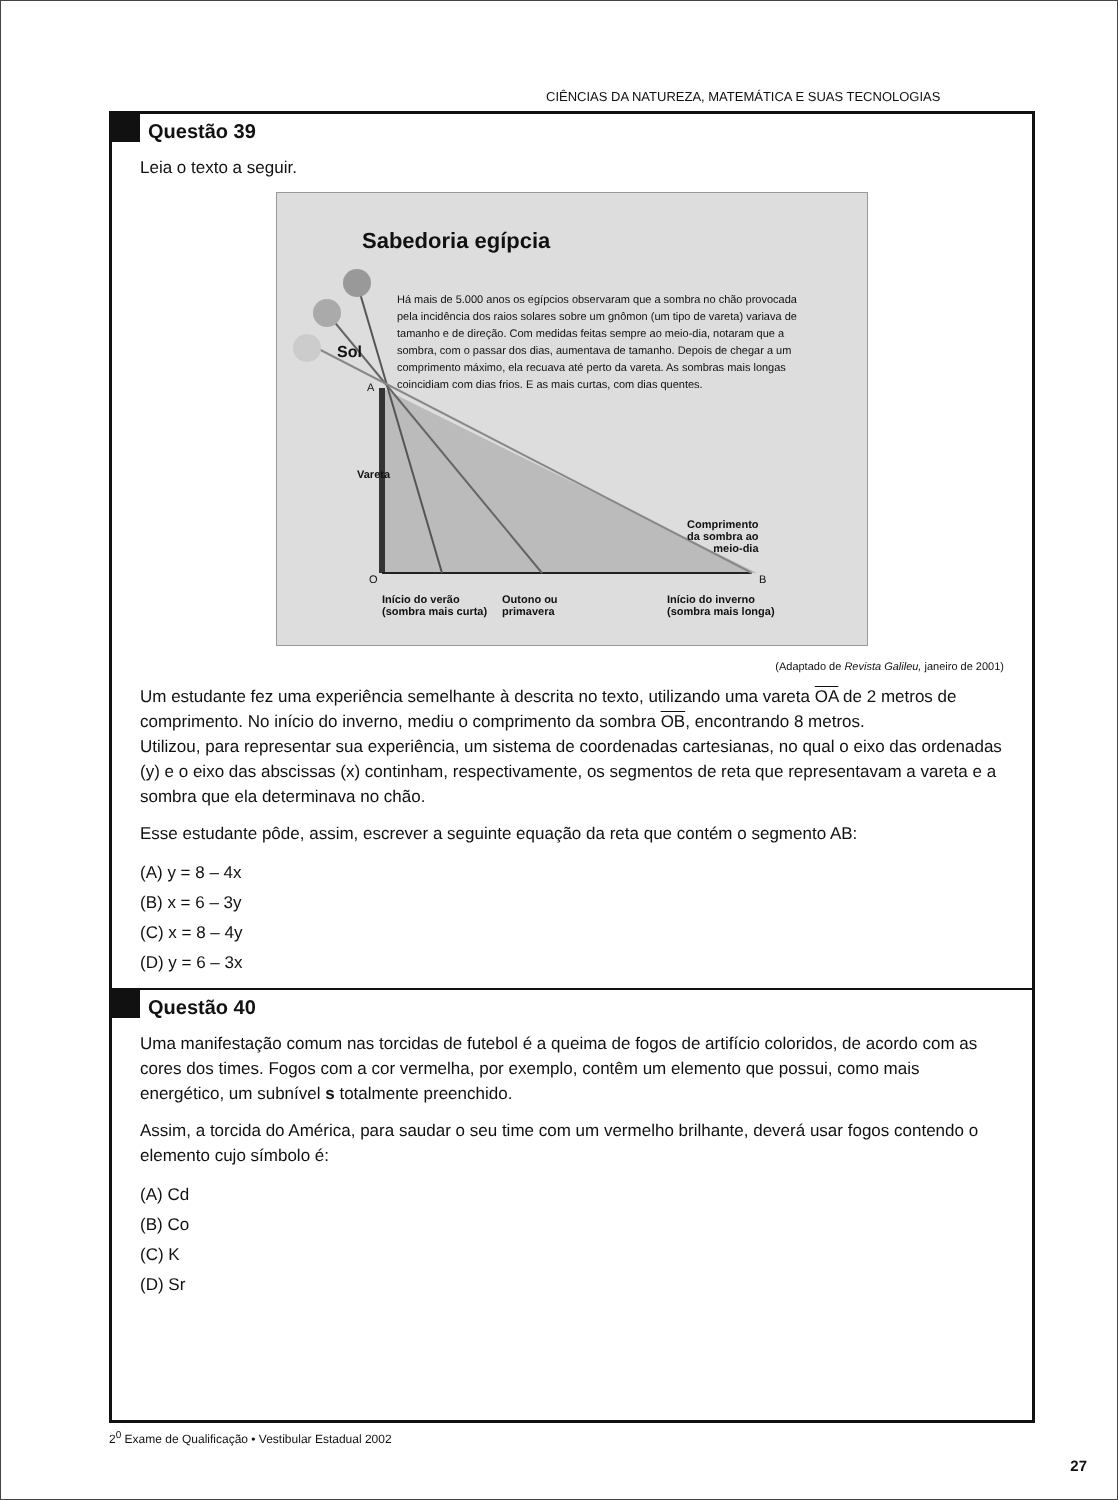CIÊNCIAS DA NATUREZA, MATEMÁTICA E SUAS TECNOLOGIAS
Questão 39
Leia o texto a seguir.
Sabedoria egípcia
Sol
Há mais de 5.000 anos os egípcios observaram que a sombra no chão provocada pela incidência dos raios solares sobre um gnômon (um tipo de vareta) variava de tamanho e de direção. Com medidas feitas sempre ao meio-dia, notaram que a sombra, com o passar dos dias, aumentava de tamanho. Depois de chegar a um comprimento máximo, ela recuava até perto da vareta. As sombras mais longas coincidiam com dias frios. E as mais curtas, com dias quentes.
A
Vareta
Comprimento
da sombra ao
meio-dia
O B
Início do verão
(sombra mais curta)
Outono ou
primavera
Início do inverno
(sombra mais longa)
(Adaptado de Revista Galileu, janeiro de 2001)
Um estudante fez uma experiência semelhante à descrita no texto, utilizando uma vareta OA de 2 metros de comprimento. No início do inverno, mediu o comprimento da sombra OB, encontrando 8 metros.
Utilizou, para representar sua experiência, um sistema de coordenadas cartesianas, no qual o eixo das ordenadas (y) e o eixo das abscissas (x) continham, respectivamente, os segmentos de reta que representavam a vareta e a sombra que ela determinava no chão.
Esse estudante pôde, assim, escrever a seguinte equação da reta que contém o segmento AB:
(A) y = 8 – 4x
(B) x = 6 – 3y
(C) x = 8 – 4y
(D) y = 6 – 3x
Questão 40
Uma manifestação comum nas torcidas de futebol é a queima de fogos de artifício coloridos, de acordo com as cores dos times. Fogos com a cor vermelha, por exemplo, contêm um elemento que possui, como mais energético, um subnível s totalmente preenchido.
Assim, a torcida do América, para saudar o seu time com um vermelho brilhante, deverá usar fogos contendo o elemento cujo símbolo é:
(A) Cd
(B) Co
(C) K
(D) Sr
2<sup>0</sup> Exame de Qualificação • Vestibular Estadual 2002
27